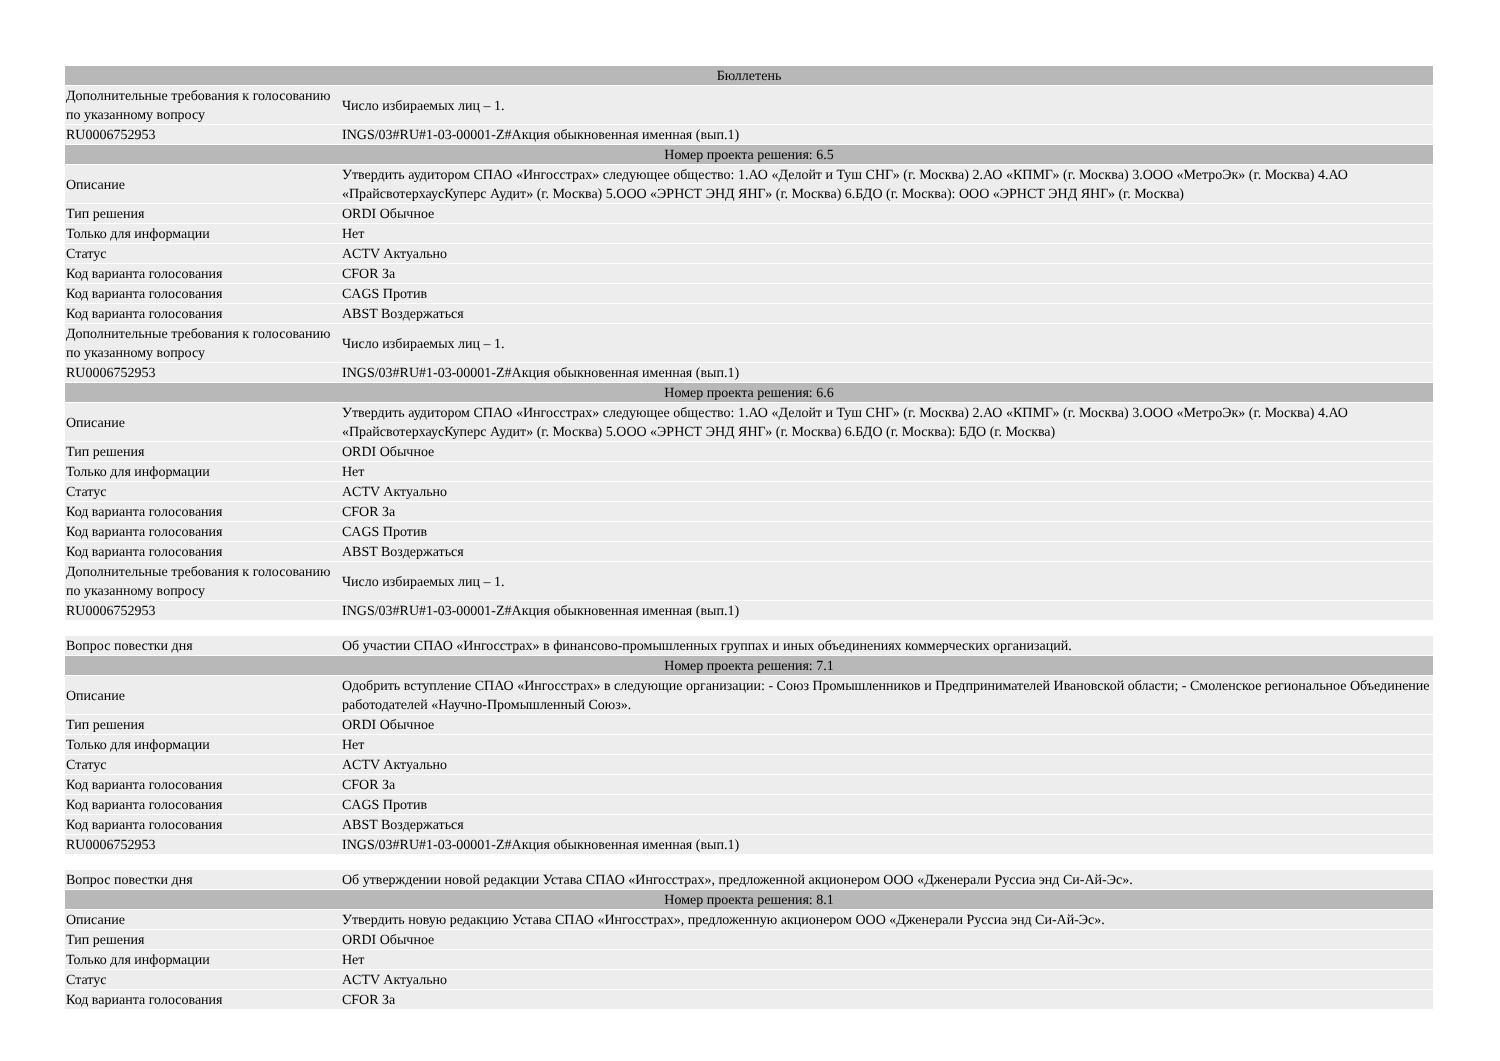| Бюллетень | |
| --- | --- |
| Дополнительные требования к голосованию по указанному вопросу | Число избираемых лиц – 1. |
| RU0006752953 | INGS/03#RU#1-03-00001-Z#Акция обыкновенная именная (вып.1) |
| Номер проекта решения: 6.5 | |
| Описание | Утвердить аудитором СПАО «Ингосстрах» следующее общество: 1.АО «Делойт и Туш СНГ» (г. Москва) 2.АО «КПМГ» (г. Москва) 3.ООО «МетроЭк» (г. Москва) 4.АО «ПрайсвотерхаусКуперс Аудит» (г. Москва) 5.ООО «ЭРНСТ ЭНД ЯНГ» (г. Москва) 6.БДО (г. Москва): ООО «ЭРНСТ ЭНД ЯНГ» (г. Москва) |
| Тип решения | ORDI Обычное |
| Только для информации | Нет |
| Статус | ACTV Актуально |
| Код варианта голосования | CFOR За |
| Код варианта голосования | CAGS Против |
| Код варианта голосования | ABST Воздержаться |
| Дополнительные требования к голосованию по указанному вопросу | Число избираемых лиц – 1. |
| RU0006752953 | INGS/03#RU#1-03-00001-Z#Акция обыкновенная именная (вып.1) |
| Номер проекта решения: 6.6 | |
| Описание | Утвердить аудитором СПАО «Ингосстрах» следующее общество: 1.АО «Делойт и Туш СНГ» (г. Москва) 2.АО «КПМГ» (г. Москва) 3.ООО «МетроЭк» (г. Москва) 4.АО «ПрайсвотерхаусКуперс Аудит» (г. Москва) 5.ООО «ЭРНСТ ЭНД ЯНГ» (г. Москва) 6.БДО (г. Москва): БДО (г. Москва) |
| Тип решения | ORDI Обычное |
| Только для информации | Нет |
| Статус | ACTV Актуально |
| Код варианта голосования | CFOR За |
| Код варианта голосования | CAGS Против |
| Код варианта голосования | ABST Воздержаться |
| Дополнительные требования к голосованию по указанному вопросу | Число избираемых лиц – 1. |
| RU0006752953 | INGS/03#RU#1-03-00001-Z#Акция обыкновенная именная (вып.1) |
| Вопрос повестки дня | Об участии СПАО «Ингосстрах» в финансово-промышленных группах и иных объединениях коммерческих организаций. |
| Номер проекта решения: 7.1 | |
| Описание | Одобрить вступление СПАО «Ингосстрах» в следующие организации: - Союз Промышленников и Предпринимателей Ивановской области; - Смоленское региональное Объединение работодателей «Научно-Промышленный Союз». |
| Тип решения | ORDI Обычное |
| Только для информации | Нет |
| Статус | ACTV Актуально |
| Код варианта голосования | CFOR За |
| Код варианта голосования | CAGS Против |
| Код варианта голосования | ABST Воздержаться |
| RU0006752953 | INGS/03#RU#1-03-00001-Z#Акция обыкновенная именная (вып.1) |
| Вопрос повестки дня | Об утверждении новой редакции Устава СПАО «Ингосстрах», предложенной акционером ООО «Дженерали Руссиа энд Си-Ай-Эс». |
| Номер проекта решения: 8.1 | |
| Описание | Утвердить новую редакцию Устава СПАО «Ингосстрах», предложенную акционером ООО «Дженерали Руссиа энд Си-Ай-Эс». |
| Тип решения | ORDI Обычное |
| Только для информации | Нет |
| Статус | ACTV Актуально |
| Код варианта голосования | CFOR За |